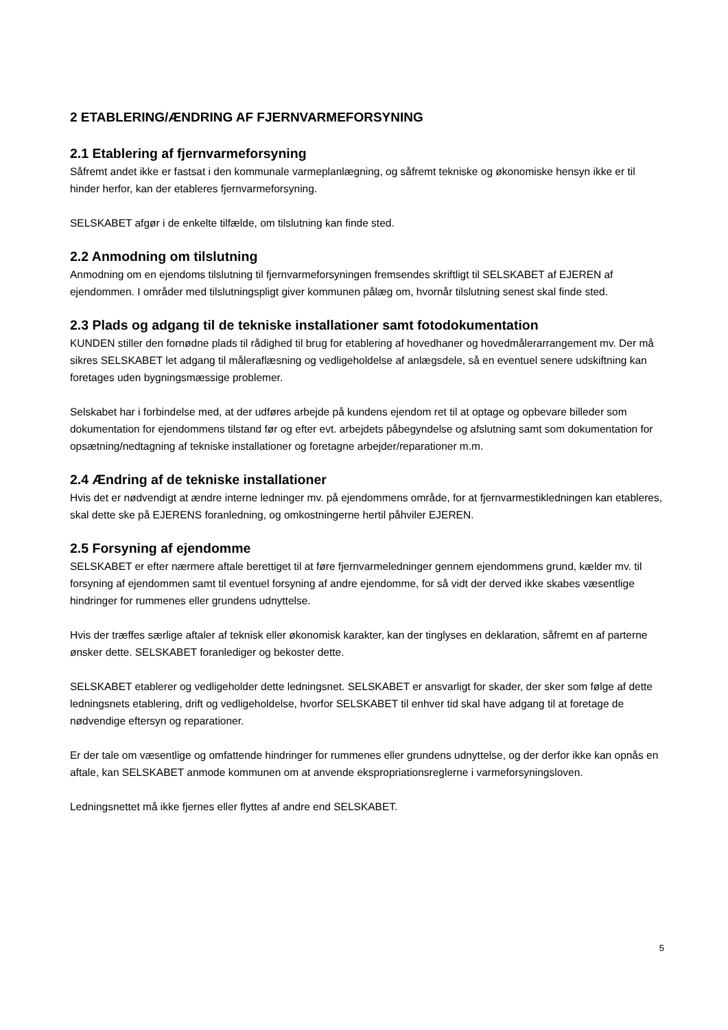2 ETABLERING/ÆNDRING AF FJERNVARMEFORSYNING
2.1 Etablering af fjernvarmeforsyning
Såfremt andet ikke er fastsat i den kommunale varmeplanlægning, og såfremt tekniske og økonomiske hensyn ikke er til hinder herfor, kan der etableres fjernvarmeforsyning.
SELSKABET afgør i de enkelte tilfælde, om tilslutning kan finde sted.
2.2 Anmodning om tilslutning
Anmodning om en ejendoms tilslutning til fjernvarmeforsyningen fremsendes skriftligt til SELSKABET af EJEREN af ejendommen. I områder med tilslutningspligt giver kommunen pålæg om, hvornår tilslutning senest skal finde sted.
2.3 Plads og adgang til de tekniske installationer samt fotodokumentation
KUNDEN stiller den fornødne plads til rådighed til brug for etablering af hovedhaner og hovedmålerarrangement mv. Der må sikres SELSKABET let adgang til måleraflæsning og vedligeholdelse af anlægsdele, så en eventuel senere udskiftning kan foretages uden bygningsmæssige problemer.
Selskabet har i forbindelse med, at der udføres arbejde på kundens ejendom ret til at optage og opbevare billeder som dokumentation for ejendommens tilstand før og efter evt. arbejdets påbegyndelse og afslutning samt som dokumentation for opsætning/nedtagning af tekniske installationer og foretagne arbejder/reparationer m.m.
2.4 Ændring af de tekniske installationer
Hvis det er nødvendigt at ændre interne ledninger mv. på ejendommens område, for at fjernvarmestikledningen kan etableres, skal dette ske på EJERENS foranledning, og omkostningerne hertil påhviler EJEREN.
2.5 Forsyning af ejendomme
SELSKABET er efter nærmere aftale berettiget til at føre fjernvarmeledninger gennem ejendommens grund, kælder mv. til forsyning af ejendommen samt til eventuel forsyning af andre ejendomme, for så vidt der derved ikke skabes væsentlige hindringer for rummenes eller grundens udnyttelse.
Hvis der træffes særlige aftaler af teknisk eller økonomisk karakter, kan der tinglyses en deklaration, såfremt en af parterne ønsker dette. SELSKABET foranlediger og bekoster dette.
SELSKABET etablerer og vedligeholder dette ledningsnet. SELSKABET er ansvarligt for skader, der sker som følge af dette ledningsnets etablering, drift og vedligeholdelse, hvorfor SELSKABET til enhver tid skal have adgang til at foretage de nødvendige eftersyn og reparationer.
Er der tale om væsentlige og omfattende hindringer for rummenes eller grundens udnyttelse, og der derfor ikke kan opnås en aftale, kan SELSKABET anmode kommunen om at anvende ekspropriationsreglerne i varmeforsyningsloven.
Ledningsnettet må ikke fjernes eller flyttes af andre end SELSKABET.
5